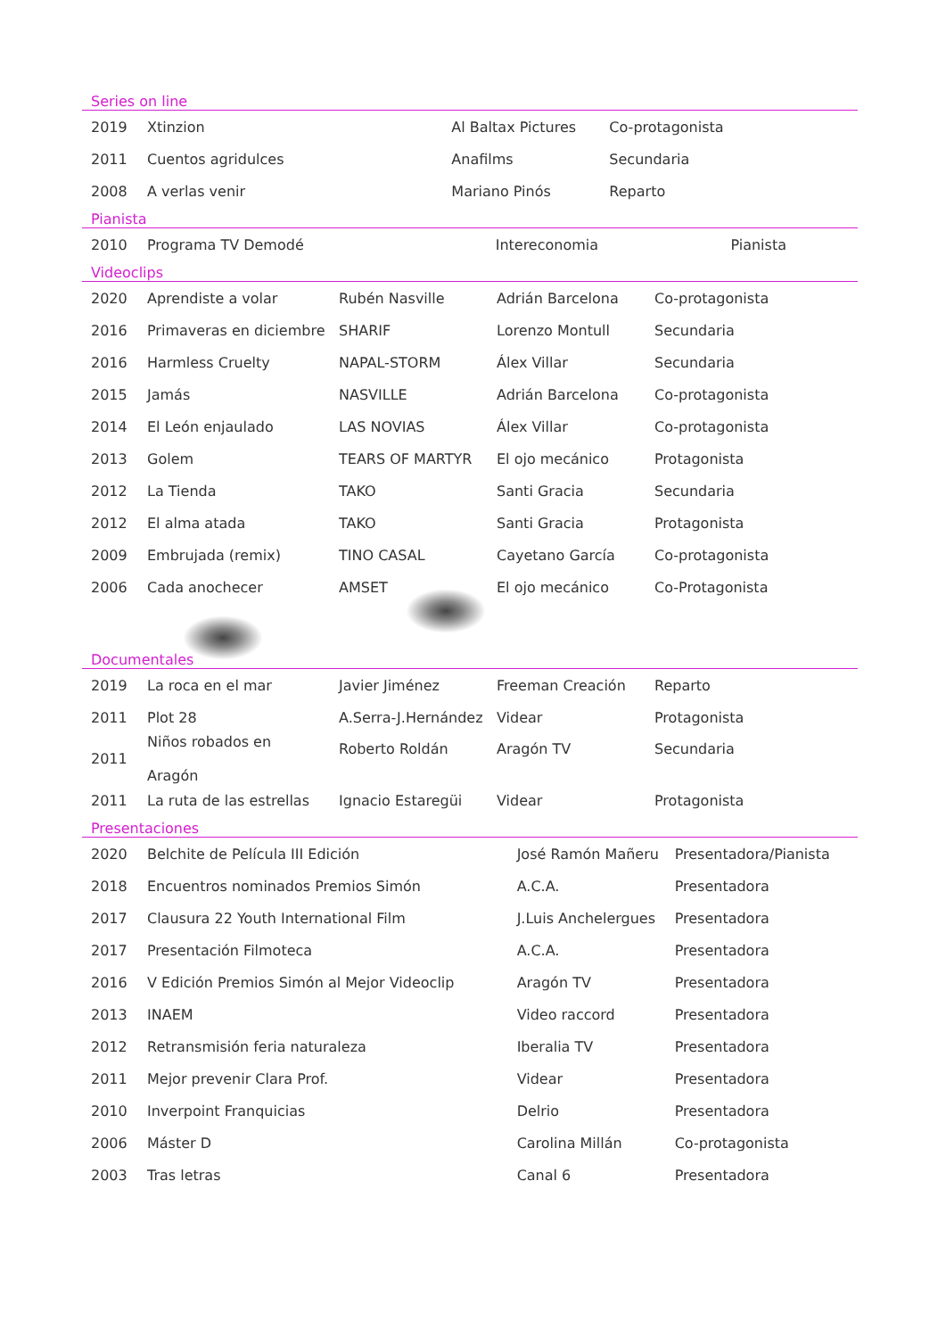Series on line
| 2019 | Xtinzion | Al Baltax Pictures | Co-protagonista |
| 2011 | Cuentos agridulces | Anafilms | Secundaria |
| 2008 | A verlas venir | Mariano Pinós | Reparto |
Pianista
| 2010 | Programa TV Demodé | Intereconomia | Pianista |
Videoclips
| 2020 | Aprendiste a volar | Rubén Nasville | Adrián Barcelona | Co-protagonista |
| 2016 | Primaveras en diciembre | SHARIF | Lorenzo Montull | Secundaria |
| 2016 | Harmless Cruelty | NAPAL-STORM | Álex Villar | Secundaria |
| 2015 | Jamás | NASVILLE | Adrián Barcelona | Co-protagonista |
| 2014 | El León enjaulado | LAS NOVIAS | Álex Villar | Co-protagonista |
| 2013 | Golem | TEARS OF MARTYR | El ojo mecánico | Protagonista |
| 2012 | La Tienda | TAKO | Santi Gracia | Secundaria |
| 2012 | El alma atada | TAKO | Santi Gracia | Protagonista |
| 2009 | Embrujada (remix) | TINO CASAL | Cayetano García | Co-protagonista |
| 2006 | Cada anochecer | AMSET | El ojo mecánico | Co-Protagonista |
Documentales
| 2019 | La roca en el mar | Javier Jiménez | Freeman Creación | Reparto |
| 2011 | Plot 28 | A.Serra-J.Hernández | Videar | Protagonista |
| 2011 | Niños robados en Aragón | Roberto Roldán | Aragón TV | Secundaria |
| 2011 | La ruta de las estrellas | Ignacio Estaregüi | Videar | Protagonista |
Presentaciones
| 2020 | Belchite de Película III Edición | José Ramón Mañeru | Presentadora/Pianista |
| 2018 | Encuentros nominados Premios Simón | A.C.A. | Presentadora |
| 2017 | Clausura 22 Youth International Film | J.Luis Anchelergues | Presentadora |
| 2017 | Presentación Filmoteca | A.C.A. | Presentadora |
| 2016 | V Edición Premios Simón al Mejor Videoclip | Aragón TV | Presentadora |
| 2013 | INAEM | Video raccord | Presentadora |
| 2012 | Retransmisión feria naturaleza | Iberalia TV | Presentadora |
| 2011 | Mejor prevenir Clara Prof. | Videar | Presentadora |
| 2010 | Inverpoint Franquicias | Delrio | Presentadora |
| 2006 | Máster D | Carolina Millán | Co-protagonista |
| 2003 | Tras letras | Canal 6 | Presentadora |